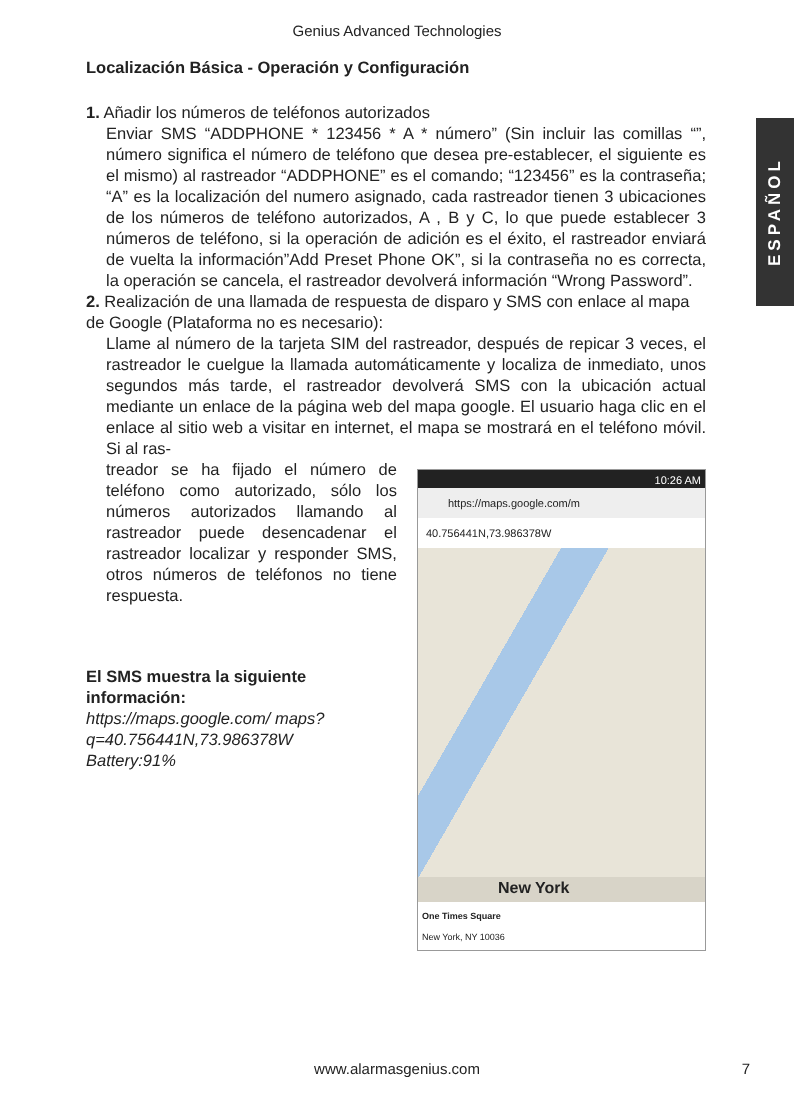Genius Advanced Technologies
ESPAÑOL
Localización Básica - Operación y Configuración
1. Añadir los números de teléfonos autorizados
Enviar SMS “ADDPHONE * 123456 * A * número” (Sin incluir las comillas “”, número significa el número de teléfono que desea pre-establecer, el siguiente es el mismo) al rastreador “ADDPHONE” es el comando; “123456” es la contraseña; “A” es la localización del numero asignado, cada rastreador tienen 3 ubicaciones de los números de teléfono autorizados, A , B y C, lo que puede establecer 3 números de teléfono, si la operación de adición es el éxito, el rastreador enviará de vuelta la información”Add Preset Phone OK”, si la contraseña no es correcta, la operación se cancela, el rastreador devolverá información “Wrong Password”.
2. Realización de una llamada de respuesta de disparo y SMS con enlace al mapa de Google (Plataforma no es necesario):
Llame al número de la tarjeta SIM del rastreador, después de repicar 3 veces, el rastreador le cuelgue la llamada automáticamente y localiza de inmediato, unos segundos más tarde, el rastreador devolverá SMS con la ubicación actual mediante un enlace de la página web del mapa google. El usuario haga clic en el enlace al sitio web a visitar en internet, el mapa se mostrará en el teléfono móvil. Si al ras-
treador se ha fijado el número de teléfono como autorizado, sólo los números autorizados llamando al rastreador puede desencadenar el rastreador localizar y responder SMS, otros números de teléfonos no tiene respuesta.
El SMS muestra la siguiente información:
https://maps.google.com/ maps?q=40.756441N,73.986378W
Battery:91%
10:26 AM
https://maps.google.com/m
40.756441N,73.986378W
New York
One Times Square
New York, NY 10036
www.alarmasgenius.com 7